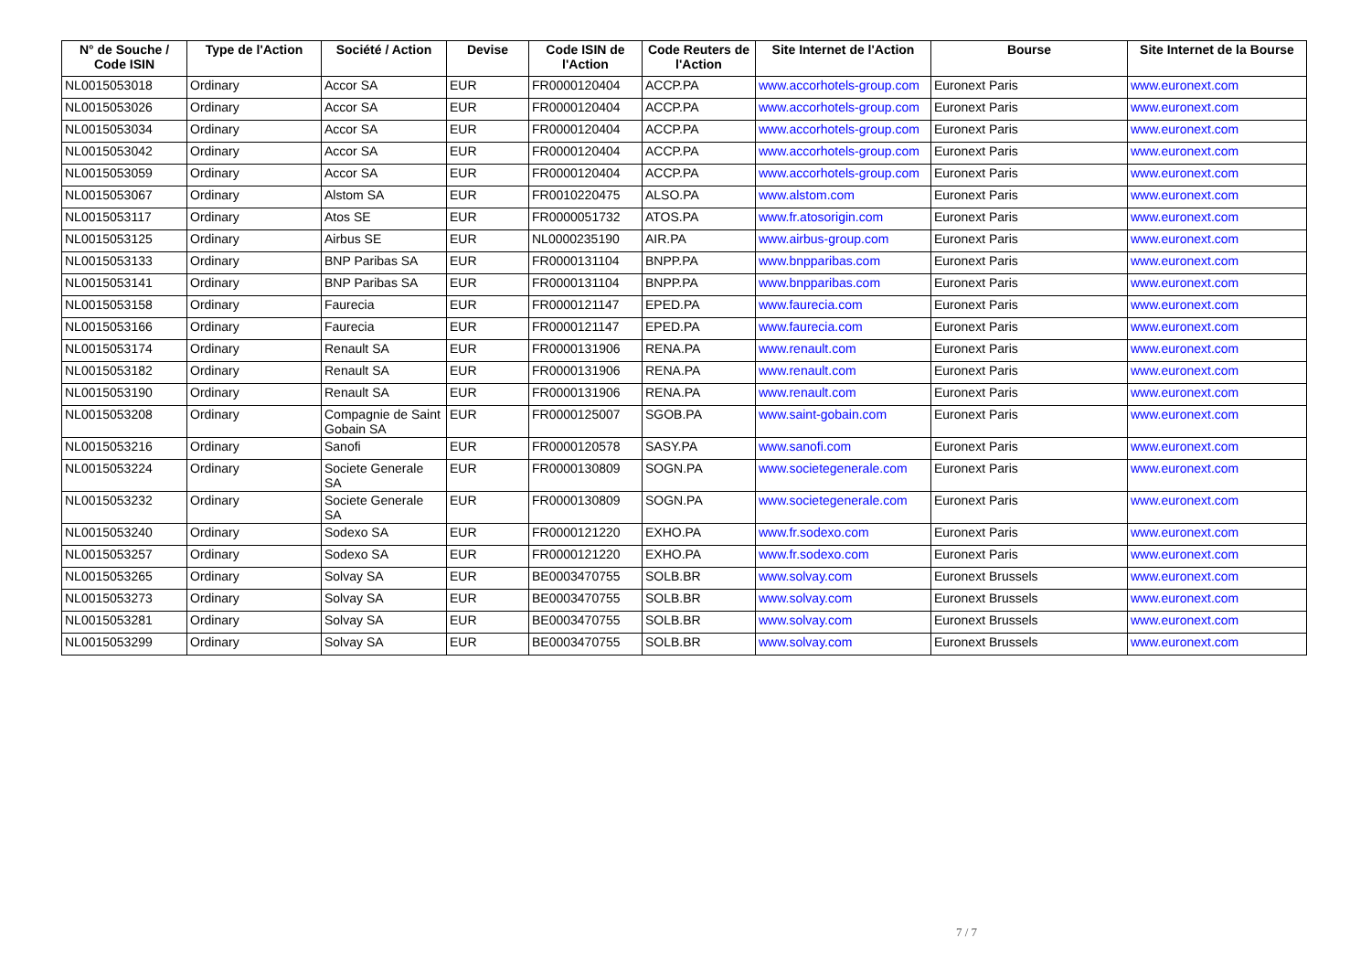| N° de Souche / Code ISIN | Type de l'Action | Société / Action | Devise | Code ISIN de l'Action | Code Reuters de l'Action | Site Internet de l'Action | Bourse | Site Internet de la Bourse |
| --- | --- | --- | --- | --- | --- | --- | --- | --- |
| NL0015053018 | Ordinary | Accor SA | EUR | FR0000120404 | ACCP.PA | www.accorhotels-group.com | Euronext Paris | www.euronext.com |
| NL0015053026 | Ordinary | Accor SA | EUR | FR0000120404 | ACCP.PA | www.accorhotels-group.com | Euronext Paris | www.euronext.com |
| NL0015053034 | Ordinary | Accor SA | EUR | FR0000120404 | ACCP.PA | www.accorhotels-group.com | Euronext Paris | www.euronext.com |
| NL0015053042 | Ordinary | Accor SA | EUR | FR0000120404 | ACCP.PA | www.accorhotels-group.com | Euronext Paris | www.euronext.com |
| NL0015053059 | Ordinary | Accor SA | EUR | FR0000120404 | ACCP.PA | www.accorhotels-group.com | Euronext Paris | www.euronext.com |
| NL0015053067 | Ordinary | Alstom SA | EUR | FR0010220475 | ALSO.PA | www.alstom.com | Euronext Paris | www.euronext.com |
| NL0015053117 | Ordinary | Atos SE | EUR | FR0000051732 | ATOS.PA | www.fr.atosorigin.com | Euronext Paris | www.euronext.com |
| NL0015053125 | Ordinary | Airbus SE | EUR | NL0000235190 | AIR.PA | www.airbus-group.com | Euronext Paris | www.euronext.com |
| NL0015053133 | Ordinary | BNP Paribas SA | EUR | FR0000131104 | BNPP.PA | www.bnpparibas.com | Euronext Paris | www.euronext.com |
| NL0015053141 | Ordinary | BNP Paribas SA | EUR | FR0000131104 | BNPP.PA | www.bnpparibas.com | Euronext Paris | www.euronext.com |
| NL0015053158 | Ordinary | Faurecia | EUR | FR0000121147 | EPED.PA | www.faurecia.com | Euronext Paris | www.euronext.com |
| NL0015053166 | Ordinary | Faurecia | EUR | FR0000121147 | EPED.PA | www.faurecia.com | Euronext Paris | www.euronext.com |
| NL0015053174 | Ordinary | Renault SA | EUR | FR0000131906 | RENA.PA | www.renault.com | Euronext Paris | www.euronext.com |
| NL0015053182 | Ordinary | Renault SA | EUR | FR0000131906 | RENA.PA | www.renault.com | Euronext Paris | www.euronext.com |
| NL0015053190 | Ordinary | Renault SA | EUR | FR0000131906 | RENA.PA | www.renault.com | Euronext Paris | www.euronext.com |
| NL0015053208 | Ordinary | Compagnie de Saint Gobain SA | EUR | FR0000125007 | SGOB.PA | www.saint-gobain.com | Euronext Paris | www.euronext.com |
| NL0015053216 | Ordinary | Sanofi | EUR | FR0000120578 | SASY.PA | www.sanofi.com | Euronext Paris | www.euronext.com |
| NL0015053224 | Ordinary | Societe Generale SA | EUR | FR0000130809 | SOGN.PA | www.societegenerale.com | Euronext Paris | www.euronext.com |
| NL0015053232 | Ordinary | Societe Generale SA | EUR | FR0000130809 | SOGN.PA | www.societegenerale.com | Euronext Paris | www.euronext.com |
| NL0015053240 | Ordinary | Sodexo SA | EUR | FR0000121220 | EXHO.PA | www.fr.sodexo.com | Euronext Paris | www.euronext.com |
| NL0015053257 | Ordinary | Sodexo SA | EUR | FR0000121220 | EXHO.PA | www.fr.sodexo.com | Euronext Paris | www.euronext.com |
| NL0015053265 | Ordinary | Solvay SA | EUR | BE0003470755 | SOLB.BR | www.solvay.com | Euronext Brussels | www.euronext.com |
| NL0015053273 | Ordinary | Solvay SA | EUR | BE0003470755 | SOLB.BR | www.solvay.com | Euronext Brussels | www.euronext.com |
| NL0015053281 | Ordinary | Solvay SA | EUR | BE0003470755 | SOLB.BR | www.solvay.com | Euronext Brussels | www.euronext.com |
| NL0015053299 | Ordinary | Solvay SA | EUR | BE0003470755 | SOLB.BR | www.solvay.com | Euronext Brussels | www.euronext.com |
7 / 7